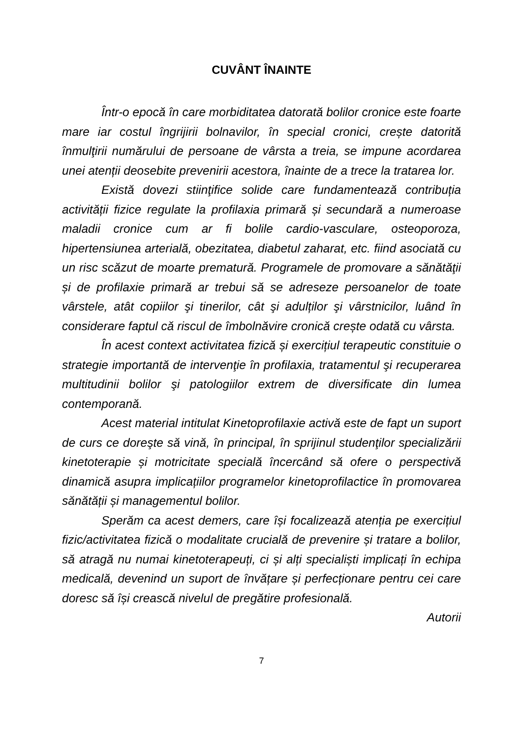CUVÂNT ÎNAINTE
Într-o epocă în care morbiditatea datorată bolilor cronice este foarte mare iar costul îngrijirii bolnavilor, în special cronici, crește datorită înmulţirii numărului de persoane de vârsta a treia, se impune acordarea unei atenții deosebite prevenirii acestora, înainte de a trece la tratarea lor.
Există dovezi stiinţifice solide care fundamentează contribuția activității fizice regulate la profilaxia primară și secundară a numeroase maladii cronice cum ar fi bolile cardio-vasculare, osteoporoza, hipertensiunea arterială, obezitatea, diabetul zaharat, etc. fiind asociată cu un risc scăzut de moarte prematură. Programele de promovare a sănătăţii și de profilaxie primară ar trebui să se adreseze persoanelor de toate vârstele, atât copiilor şi tinerilor, cât şi adulților şi vârstnicilor, luând în considerare faptul că riscul de îmbolnăvire cronică crește odată cu vârsta.
În acest context activitatea fizică și exercițiul terapeutic constituie o strategie importantă de intervenţie în profilaxia, tratamentul şi recuperarea multitudinii bolilor şi patologiilor extrem de diversificate din lumea contemporană.
Acest material intitulat Kinetoprofilaxie activă este de fapt un suport de curs ce doreşte să vină, în principal, în sprijinul studenţilor specializării kinetoterapie și motricitate specială încercând să ofere o perspectivă dinamică asupra implicațiilor programelor kinetoprofilactice în promovarea sănătății și managementul bolilor.
Sperăm ca acest demers, care își focalizează atenția pe exercițiul fizic/activitatea fizică o modalitate crucială de prevenire și tratare a bolilor, să atragă nu numai kinetoterapeuți, ci și alți specialiști implicați în echipa medicală, devenind un suport de învățare și perfecționare pentru cei care doresc să își crească nivelul de pregătire profesională.
Autorii
7